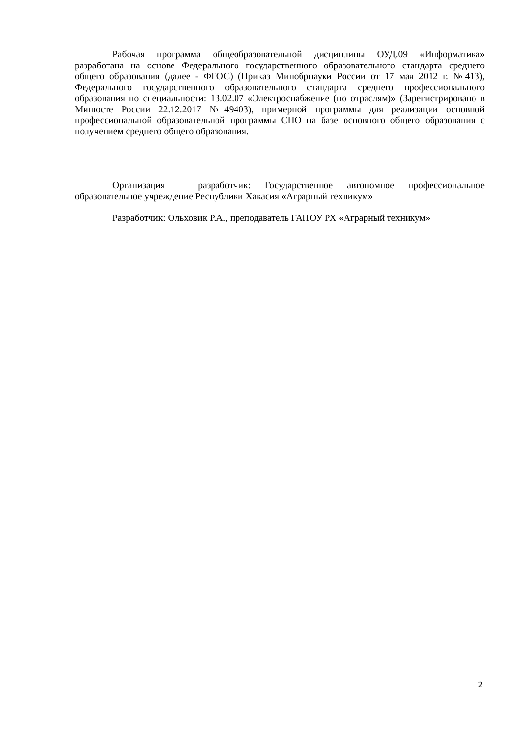Рабочая программа общеобразовательной дисциплины ОУД.09 «Информатика» разработана на основе Федерального государственного образовательного стандарта среднего общего образования (далее - ФГОС) (Приказ Минобрнауки России от 17 мая 2012 г. №413), Федерального государственного образовательного стандарта среднего профессионального образования по специальности: 13.02.07 «Электроснабжение (по отраслям)» (Зарегистрировано в Минюсте России 22.12.2017 №49403), примерной программы для реализации основной профессиональной образовательной программы СПО на базе основного общего образования с получением среднего общего образования.
Организация – разработчик: Государственное автономное профессиональное образовательное учреждение Республики Хакасия «Аграрный техникум»
Разработчик: Ольховик Р.А., преподаватель ГАПОУ РХ «Аграрный техникум»
2